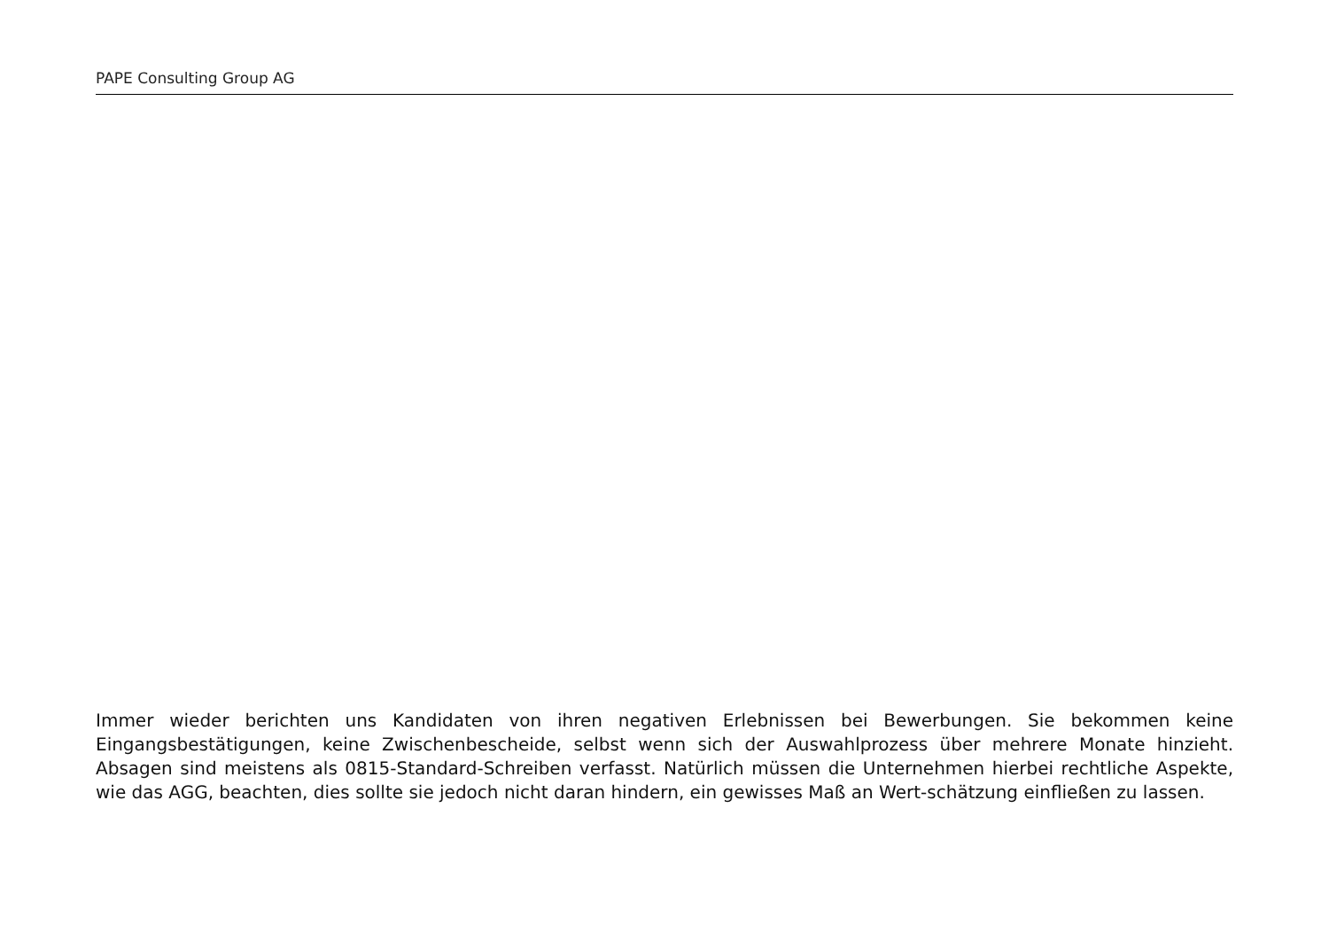PAPE Consulting Group AG
Immer wieder berichten uns Kandidaten von ihren negativen Erlebnissen bei Bewerbungen. Sie bekommen keine Eingangsbestätigungen, keine Zwischenbescheide, selbst wenn sich der Auswahlprozess über mehrere Monate hinzieht. Absagen sind meistens als 0815-Standard-Schreiben verfasst. Natürlich müssen die Unternehmen hierbei rechtliche Aspekte, wie das AGG, beachten, dies sollte sie jedoch nicht daran hindern, ein gewisses Maß an Wert-schätzung einfließen zu lassen.